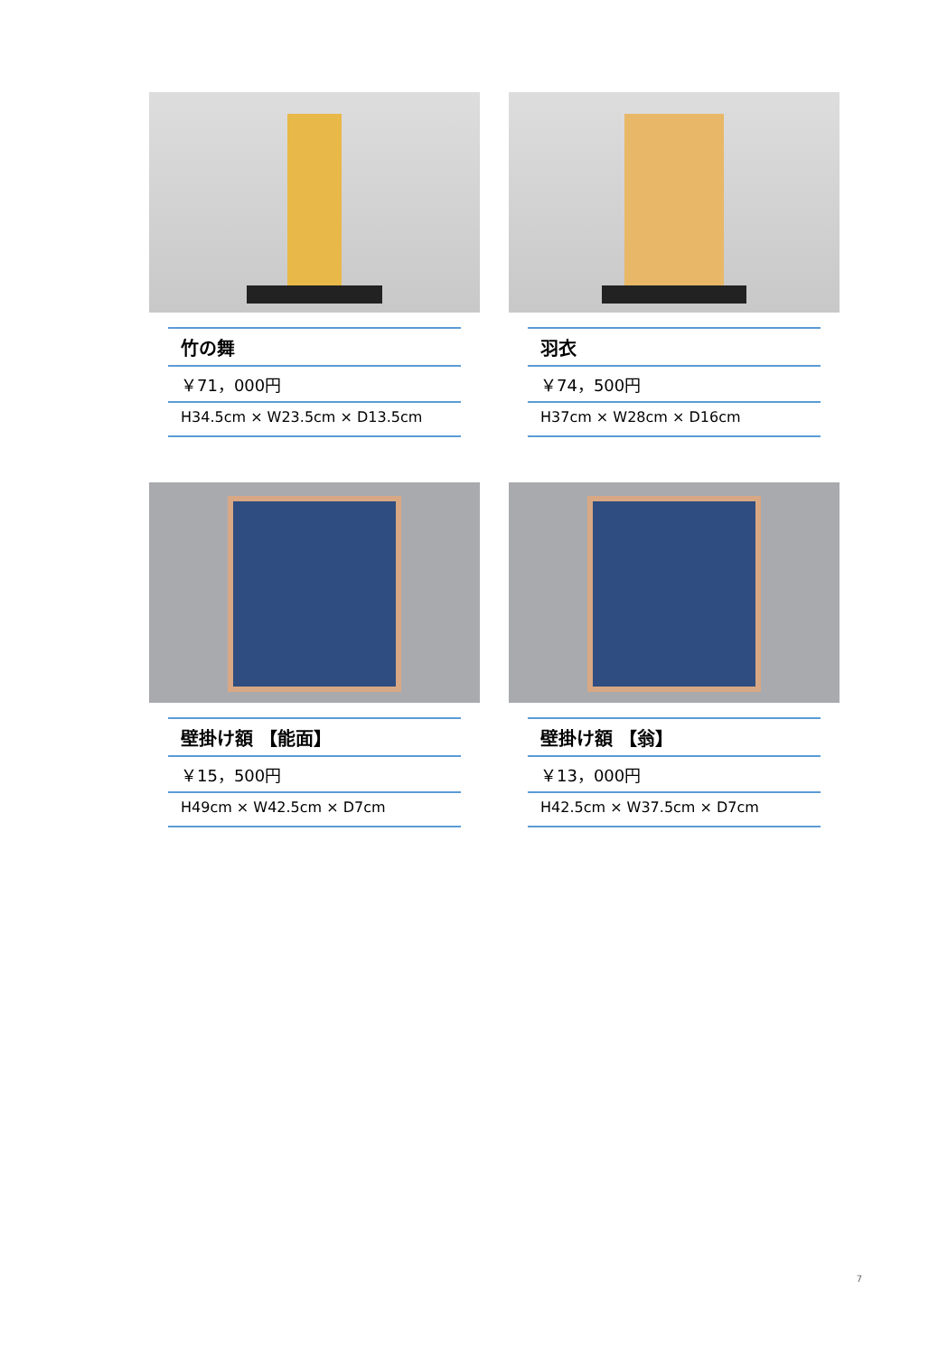竹の舞
￥71，000円
H34.5cm × W23.5cm × D13.5cm
羽衣
￥74，500円
H37cm × W28cm × D16cm
壁掛け額 【能面】
￥15，500円
H49cm × W42.5cm × D7cm
壁掛け額 【翁】
￥13，000円
H42.5cm × W37.5cm × D7cm
7